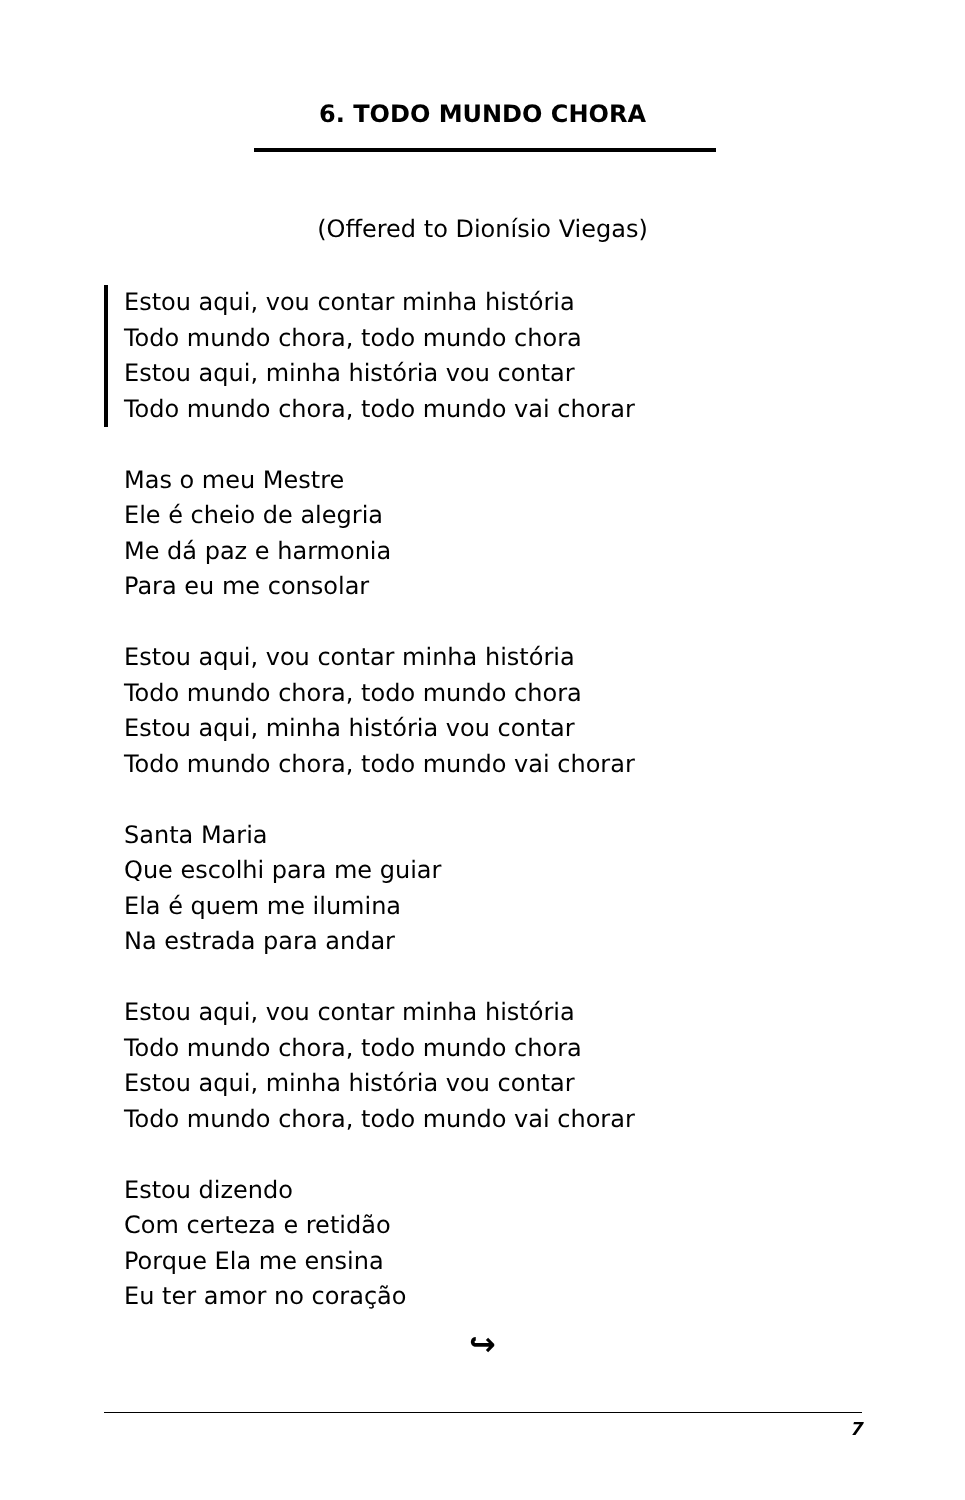6. TODO MUNDO CHORA
(Offered to Dionísio Viegas)
Estou aqui, vou contar minha história
Todo mundo chora, todo mundo chora
Estou aqui, minha história vou contar
Todo mundo chora, todo mundo vai chorar
Mas o meu Mestre
Ele é cheio de alegria
Me dá paz e harmonia
Para eu me consolar
Estou aqui, vou contar minha história
Todo mundo chora, todo mundo chora
Estou aqui, minha história vou contar
Todo mundo chora, todo mundo vai chorar
Santa Maria
Que escolhi para me guiar
Ela é quem me ilumina
Na estrada para andar
Estou aqui, vou contar minha história
Todo mundo chora, todo mundo chora
Estou aqui, minha história vou contar
Todo mundo chora, todo mundo vai chorar
Estou dizendo
Com certeza e retidão
Porque Ela me ensina
Eu ter amor no coração
↪
7